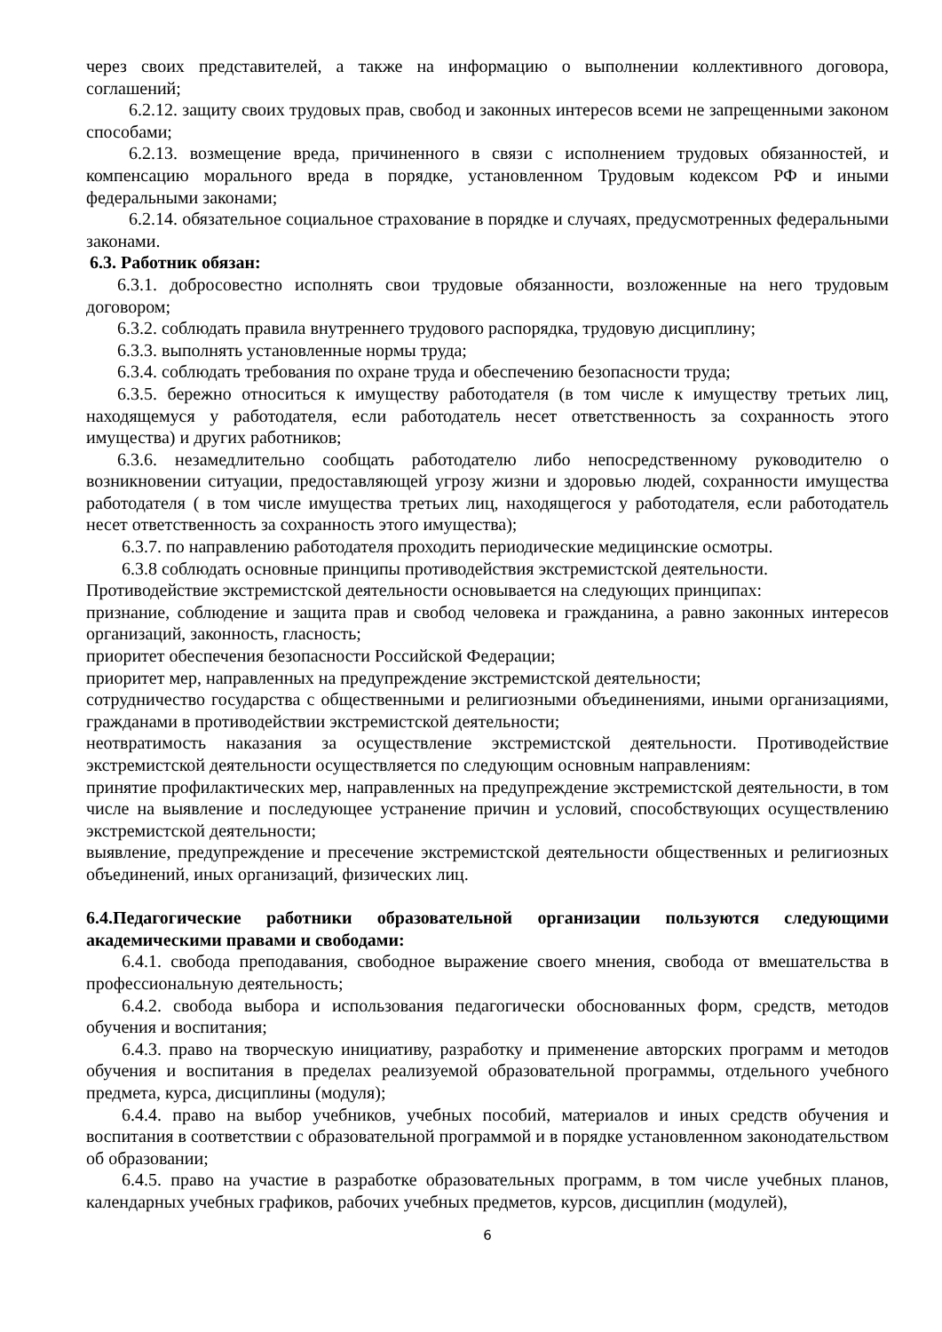через своих представителей, а также на информацию о выполнении коллективного договора, соглашений;
6.2.12. защиту своих трудовых прав, свобод и законных интересов всеми не запрещенными законом способами;
6.2.13. возмещение вреда, причиненного в связи с исполнением трудовых обязанностей, и компенсацию морального вреда в порядке, установленном Трудовым кодексом РФ и иными федеральными законами;
6.2.14. обязательное социальное страхование в порядке и случаях, предусмотренных федеральными законами.
6.3. Работник обязан:
6.3.1. добросовестно исполнять свои трудовые обязанности, возложенные на него трудовым договором;
6.3.2. соблюдать правила внутреннего трудового распорядка, трудовую дисциплину;
6.3.3. выполнять установленные нормы труда;
6.3.4. соблюдать требования по охране труда и обеспечению безопасности труда;
6.3.5. бережно относиться к имуществу работодателя (в том числе к имуществу третьих лиц, находящемуся у работодателя, если работодатель несет ответственность за сохранность этого имущества) и других работников;
6.3.6. незамедлительно сообщать работодателю либо непосредственному руководителю о возникновении ситуации, предоставляющей угрозу жизни и здоровью людей, сохранности имущества работодателя ( в том числе имущества третьих лиц, находящегося у работодателя, если работодатель несет ответственность за сохранность этого имущества);
6.3.7. по направлению работодателя проходить периодические медицинские осмотры.
6.3.8 соблюдать основные принципы противодействия экстремистской деятельности.
Противодействие экстремистской деятельности основывается на следующих принципах:
признание, соблюдение и защита прав и свобод человека и гражданина, а равно законных интересов организаций, законность, гласность;
приоритет обеспечения безопасности Российской Федерации;
приоритет мер, направленных на предупреждение экстремистской деятельности;
сотрудничество государства с общественными и религиозными объединениями, иными организациями, гражданами в противодействии экстремистской деятельности;
неотвратимость наказания за осуществление экстремистской деятельности. Противодействие экстремистской деятельности осуществляется по следующим основным направлениям:
принятие профилактических мер, направленных на предупреждение экстремистской деятельности, в том числе на выявление и последующее устранение причин и условий, способствующих осуществлению экстремистской деятельности;
выявление, предупреждение и пресечение экстремистской деятельности общественных и религиозных объединений, иных организаций, физических лиц.
6.4.Педагогические работники образовательной организации пользуются следующими академическими правами и свободами:
6.4.1. свобода преподавания, свободное выражение своего мнения, свобода от вмешательства в профессиональную деятельность;
6.4.2. свобода выбора и использования педагогически обоснованных форм, средств, методов обучения и воспитания;
6.4.3. право на творческую инициативу, разработку и применение авторских программ и методов обучения и воспитания в пределах реализуемой образовательной программы, отдельного учебного предмета, курса, дисциплины (модуля);
6.4.4. право на выбор учебников, учебных пособий, материалов и иных средств обучения и воспитания в соответствии с образовательной программой и в порядке установленном законодательством об образовании;
6.4.5. право на участие в разработке образовательных программ, в том числе учебных планов, календарных учебных графиков, рабочих учебных предметов, курсов, дисциплин (модулей),
6